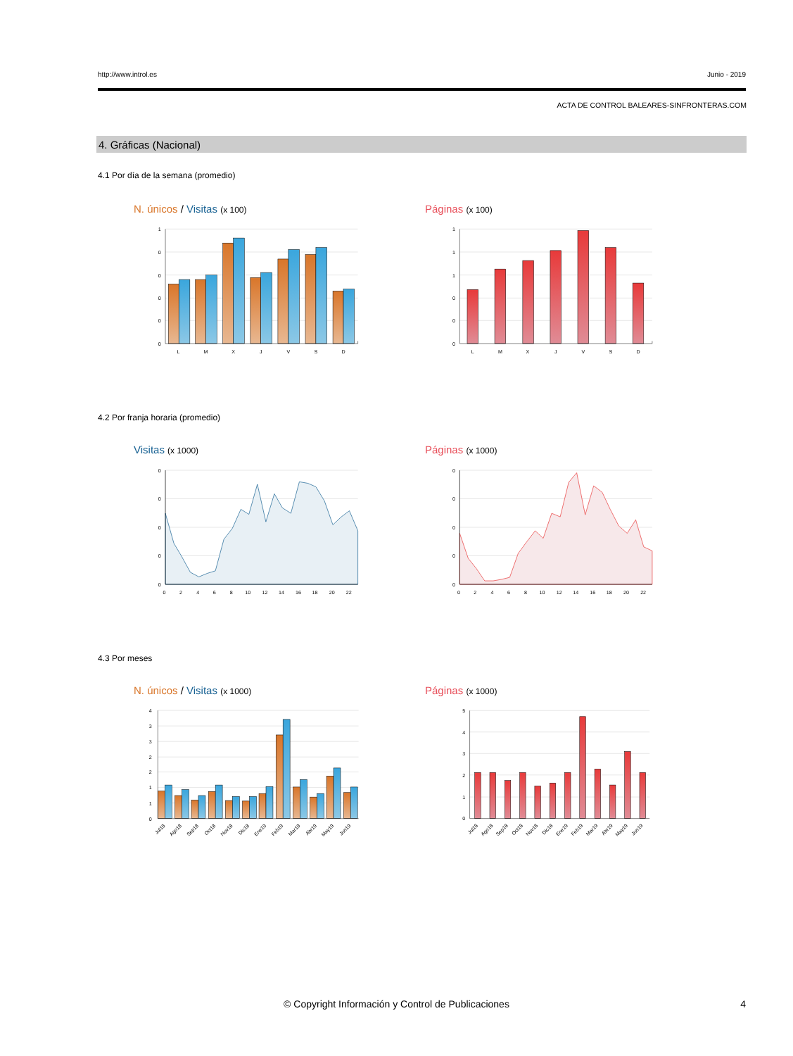http://www.introl.es Junio - 2019
ACTA DE CONTROL BALEARES-SINFRONTERAS.COM
4. Gráficas (Nacional)
4.1 Por día de la semana (promedio)
N. únicos / Visitas (x 100) Páginas (x 100)
1
0
0
0
0
0
L
M
X
J
V
S
D
1
1
1
0
0
0
L
M
X
J
V
S
D
4.2 Por franja horaria (promedio)
Visitas (x 1000) Páginas (x 1000)
0
0
0
0
0
0
2
4
6
8
10
12
14
16
18
20
22
0
0
0
0
0
0
2
4
6
8
10
12
14
16
18
20
22
4.3 Por meses
N. únicos / Visitas (x 1000) Páginas (x 1000)
4
3
3
2
2
1
1
0
Jul18
Ago18
Sep18
Oct18
Nov18
Dic18
Ene19
Feb19
Mar19
Abr19
May19
Jun19
5
4
3
2
1
0
Jul18
Ago18
Sep18
Oct18
Nov18
Dic18
Ene19
Feb19
Mar19
Abr19
May19
Jun19
© Copyright Información y Control de Publicaciones
4